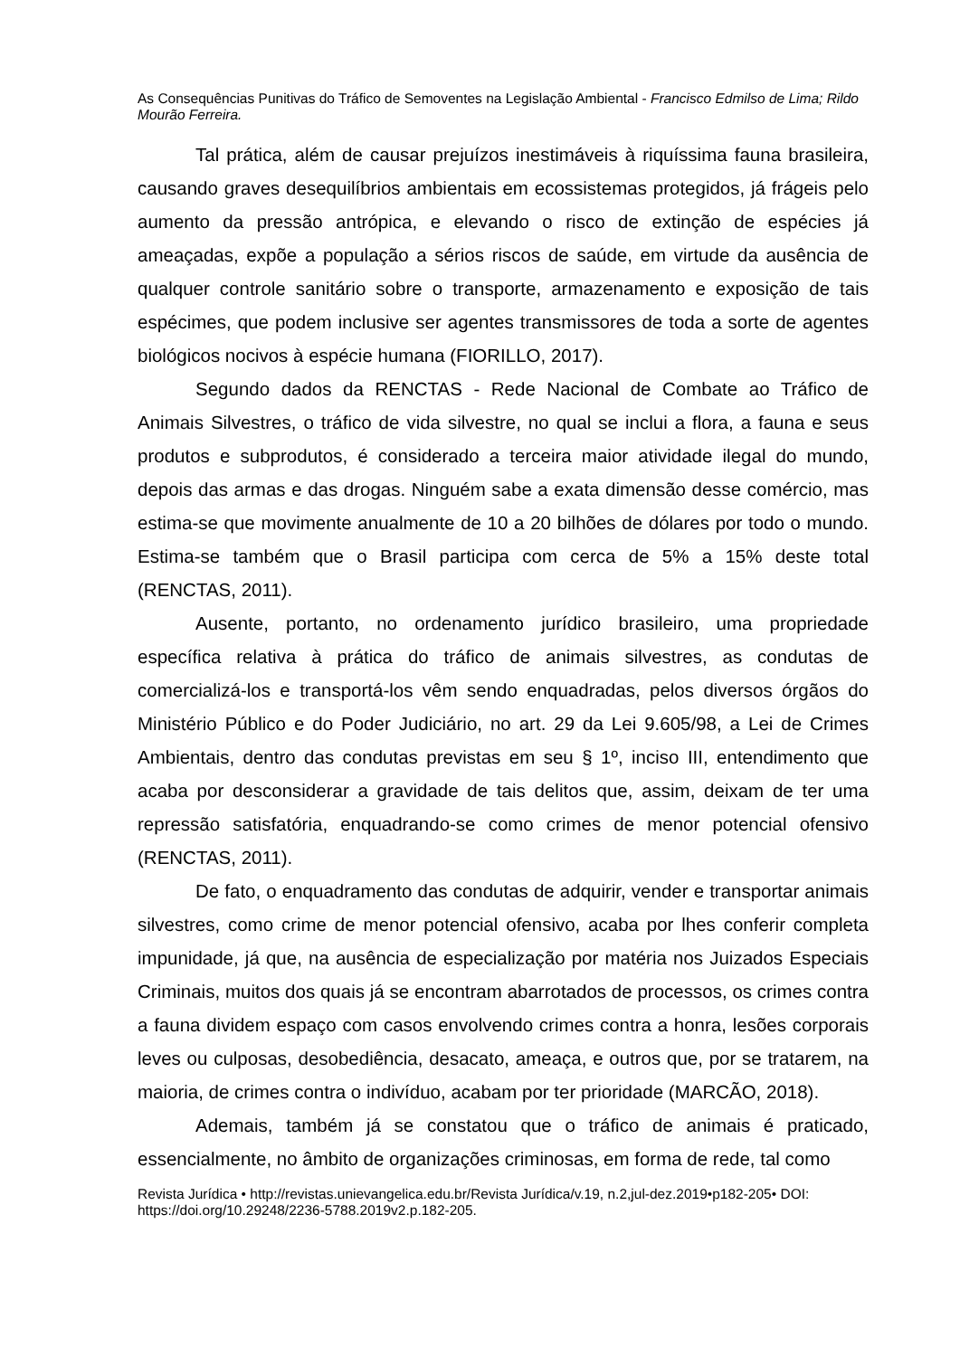As Consequências Punitivas do Tráfico de Semoventes na Legislação Ambiental - Francisco Edmilso de Lima; Rildo Mourão Ferreira.
Tal prática, além de causar prejuízos inestimáveis à riquíssima fauna brasileira, causando graves desequilíbrios ambientais em ecossistemas protegidos, já frágeis pelo aumento da pressão antrópica, e elevando o risco de extinção de espécies já ameaçadas, expõe a população a sérios riscos de saúde, em virtude da ausência de qualquer controle sanitário sobre o transporte, armazenamento e exposição de tais espécimes, que podem inclusive ser agentes transmissores de toda a sorte de agentes biológicos nocivos à espécie humana (FIORILLO, 2017).
Segundo dados da RENCTAS - Rede Nacional de Combate ao Tráfico de Animais Silvestres, o tráfico de vida silvestre, no qual se inclui a flora, a fauna e seus produtos e subprodutos, é considerado a terceira maior atividade ilegal do mundo, depois das armas e das drogas. Ninguém sabe a exata dimensão desse comércio, mas estima-se que movimente anualmente de 10 a 20 bilhões de dólares por todo o mundo. Estima-se também que o Brasil participa com cerca de 5% a 15% deste total (RENCTAS, 2011).
Ausente, portanto, no ordenamento jurídico brasileiro, uma propriedade específica relativa à prática do tráfico de animais silvestres, as condutas de comercializá-los e transportá-los vêm sendo enquadradas, pelos diversos órgãos do Ministério Público e do Poder Judiciário, no art. 29 da Lei 9.605/98, a Lei de Crimes Ambientais, dentro das condutas previstas em seu § 1º, inciso III, entendimento que acaba por desconsiderar a gravidade de tais delitos que, assim, deixam de ter uma repressão satisfatória, enquadrando-se como crimes de menor potencial ofensivo (RENCTAS, 2011).
De fato, o enquadramento das condutas de adquirir, vender e transportar animais silvestres, como crime de menor potencial ofensivo, acaba por lhes conferir completa impunidade, já que, na ausência de especialização por matéria nos Juizados Especiais Criminais, muitos dos quais já se encontram abarrotados de processos, os crimes contra a fauna dividem espaço com casos envolvendo crimes contra a honra, lesões corporais leves ou culposas, desobediência, desacato, ameaça, e outros que, por se tratarem, na maioria, de crimes contra o indivíduo, acabam por ter prioridade (MARCÃO, 2018).
Ademais, também já se constatou que o tráfico de animais é praticado, essencialmente, no âmbito de organizações criminosas, em forma de rede, tal como
Revista Jurídica • http://revistas.unievangelica.edu.br/Revista Jurídica/v.19, n.2,jul-dez.2019•p182-205• DOI: https://doi.org/10.29248/2236-5788.2019v2.p.182-205.